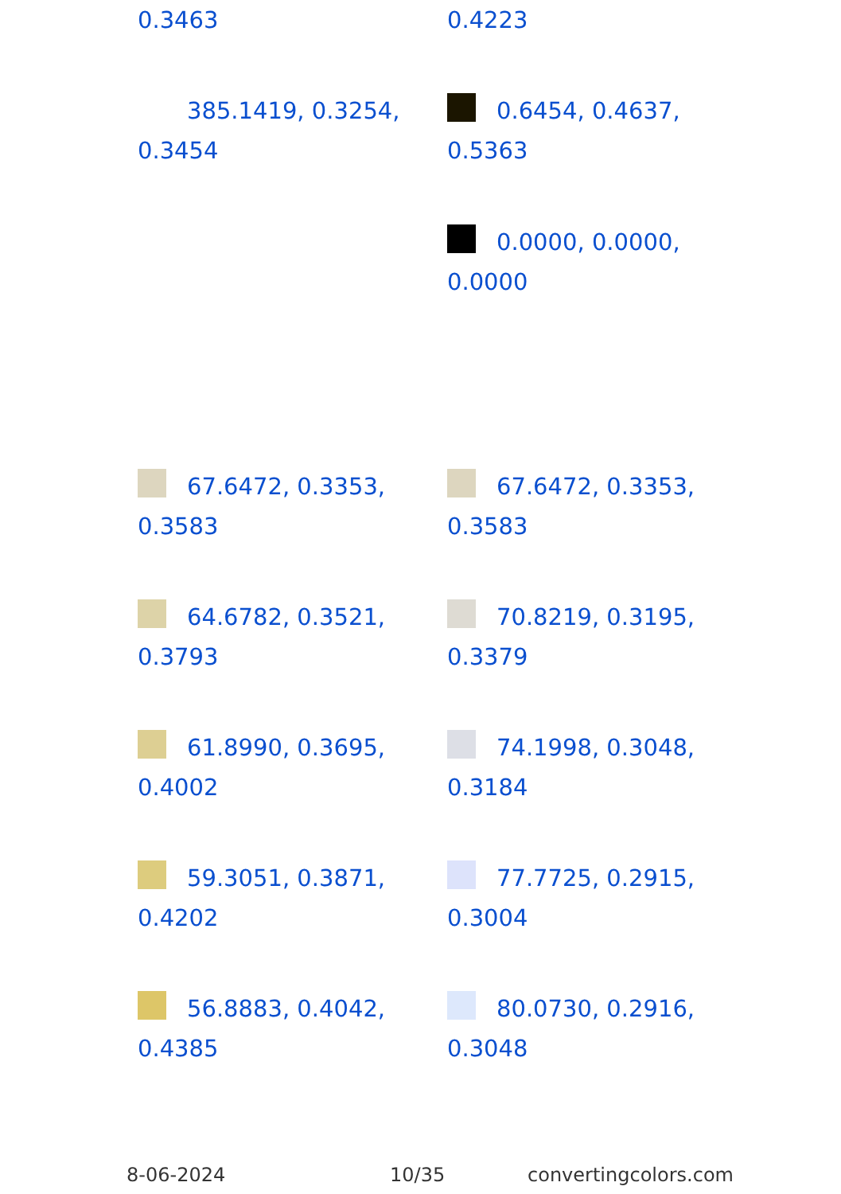0.3463 0.4223
385.1419, 0.3254, 0.3454
0.6454, 0.4637, 0.5363
0.0000, 0.0000, 0.0000
67.6472, 0.3353, 0.3583
67.6472, 0.3353, 0.3583
64.6782, 0.3521, 0.3793
70.8219, 0.3195, 0.3379
61.8990, 0.3695, 0.4002
74.1998, 0.3048, 0.3184
59.3051, 0.3871, 0.4202
77.7725, 0.2915, 0.3004
56.8883, 0.4042, 0.4385
80.0730, 0.2916, 0.3048
8-06-2024 10/35 convertingcolors.com